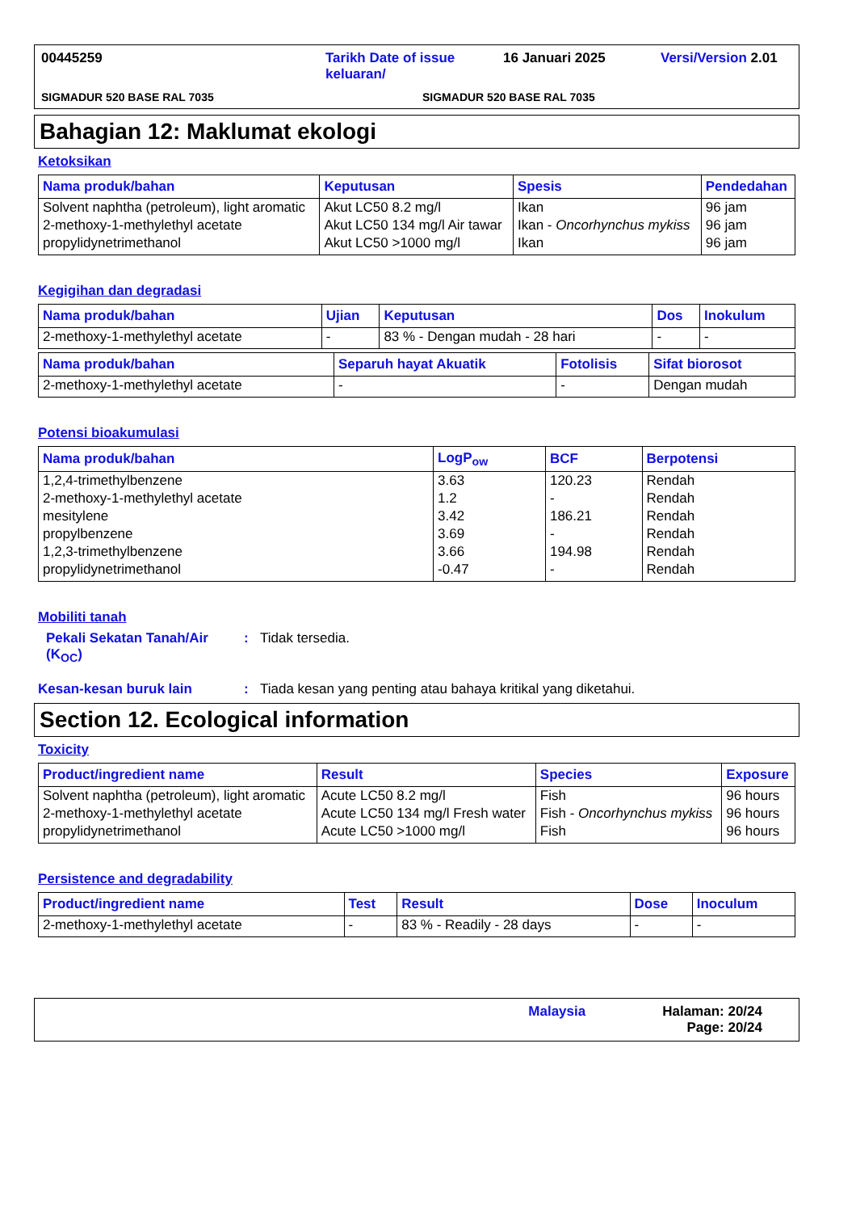00445259 Tarikh Date of issue keluaran/ 16 Januari 2025 Versi/Version 2.01
SIGMADUR 520 BASE RAL 7035 SIGMADUR 520 BASE RAL 7035
Bahagian 12: Maklumat ekologi
Ketoksikan
| Nama produk/bahan | Keputusan | Spesis | Pendedahan |
| --- | --- | --- | --- |
| Solvent naphtha (petroleum), light aromatic | Akut LC50 8.2 mg/l | Ikan | 96 jam |
| 2-methoxy-1-methylethyl acetate | Akut LC50 134 mg/l Air tawar | Ikan - Oncorhynchus mykiss | 96 jam |
| propylidynetrimethanol | Akut LC50 >1000 mg/l | Ikan | 96 jam |
Kegigihan dan degradasi
| Nama produk/bahan | Ujian | Keputusan | Dos | Inokulum |
| --- | --- | --- | --- | --- |
| 2-methoxy-1-methylethyl acetate | - | 83 % - Dengan mudah - 28 hari | - | - |
| Nama produk/bahan | Separuh hayat Akuatik | Fotolisis | Sifat biorosot |
| --- | --- | --- | --- |
| 2-methoxy-1-methylethyl acetate | - | - | Dengan mudah |
Potensi bioakumulasi
| Nama produk/bahan | LogP<sub>ow</sub> | BCF | Berpotensi |
| --- | --- | --- | --- |
| 1,2,4-trimethylbenzene | 3.63 | 120.23 | Rendah |
| 2-methoxy-1-methylethyl acetate | 1.2 | - | Rendah |
| mesitylene | 3.42 | 186.21 | Rendah |
| propylbenzene | 3.69 | - | Rendah |
| 1,2,3-trimethylbenzene | 3.66 | 194.98 | Rendah |
| propylidynetrimethanol | -0.47 | - | Rendah |
Mobiliti tanah
Pekali Sekatan Tanah/Air (K<sub>OC</sub>): Tidak tersedia.
Kesan-kesan buruk lain: Tiada kesan yang penting atau bahaya kritikal yang diketahui.
Section 12. Ecological information
Toxicity
| Product/ingredient name | Result | Species | Exposure |
| --- | --- | --- | --- |
| Solvent naphtha (petroleum), light aromatic | Acute LC50 8.2 mg/l | Fish | 96 hours |
| 2-methoxy-1-methylethyl acetate | Acute LC50 134 mg/l Fresh water | Fish - Oncorhynchus mykiss | 96 hours |
| propylidynetrimethanol | Acute LC50 >1000 mg/l | Fish | 96 hours |
Persistence and degradability
| Product/ingredient name | Test | Result | Dose | Inoculum |
| --- | --- | --- | --- | --- |
| 2-methoxy-1-methylethyl acetate | - | 83 % - Readily - 28 days | - | - |
Malaysia Halaman: 20/24
Page: 20/24